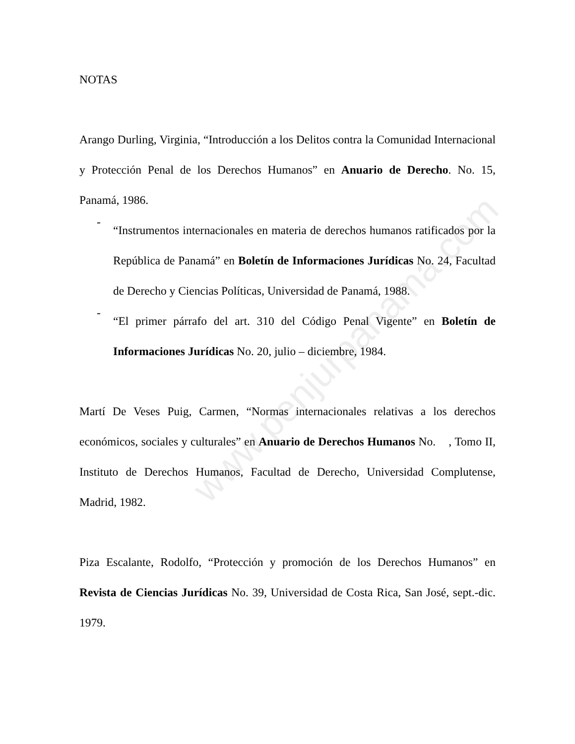NOTAS
Arango Durling, Virginia, “Introducción a los Delitos contra la Comunidad Internacional y Protección Penal de los Derechos Humanos” en Anuario de Derecho. No. 15, Panamá, 1986.
-
“Instrumentos internacionales en materia de derechos humanos ratificados por la República de Panamá” en Boletín de Informaciones Jurídicas No. 24, Facultad de Derecho y Ciencias Políticas, Universidad de Panamá, 1988.
-
“El primer párrafo del art. 310 del Código Penal Vigente” en Boletín de Informaciones Jurídicas No. 20, julio – diciembre, 1984.
Martí De Veses Puig, Carmen, “Normas internacionales relativas a los derechos económicos, sociales y culturales” en Anuario de Derechos Humanos No. , Tomo II, Instituto de Derechos Humanos, Facultad de Derecho, Universidad Complutense, Madrid, 1982.
Piza Escalante, Rodolfo, “Protección y promoción de los Derechos Humanos” en Revista de Ciencias Jurídicas No. 39, Universidad de Costa Rica, San José, sept.-dic. 1979.
www.penjurpanama.com